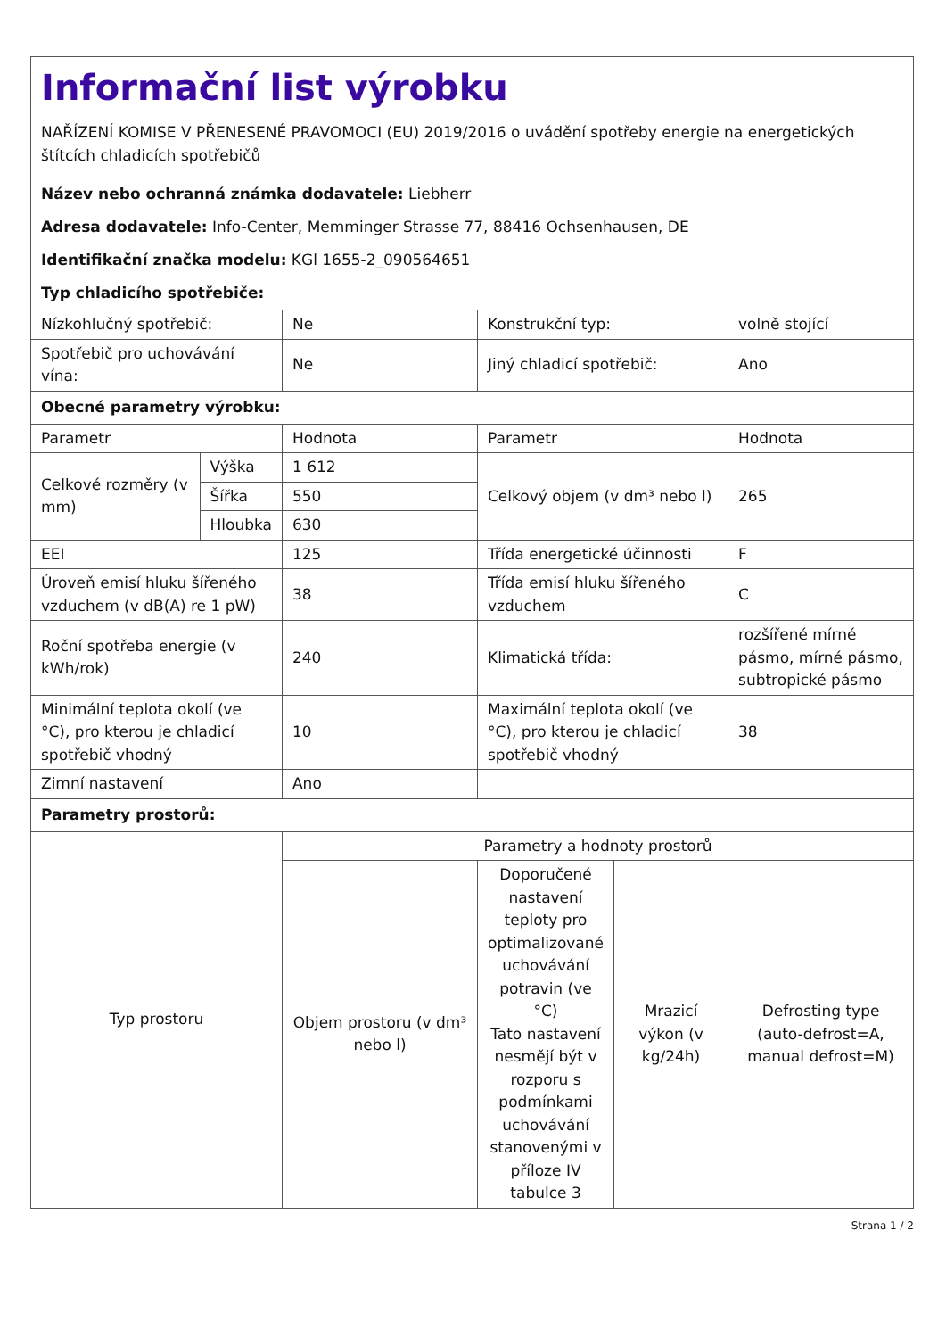| Informační list výrobku NAŘÍZENÍ KOMISE V PŘENESENÉ PRAVOMOCI (EU) 2019/2016 o uvádění spotřeby energie na energetických štítcích chladicích spotřebičů | | | | | |
| Název nebo ochranná známka dodavatele: Liebherr | | | | | |
| Adresa dodavatele: Info-Center, Memminger Strasse 77, 88416 Ochsenhausen, DE | | | | | |
| Identifikační značka modelu: KGl 1655-2_090564651 | | | | | |
| Typ chladicího spotřebiče: | | | | | |
| Nízkohlučný spotřebič: | | Ne | Konstrukční typ: | | volně stojící |
| Spotřebič pro uchovávání vína: | | Ne | Jiný chladicí spotřebič: | | Ano |
| Obecné parametry výrobku: | | | | | |
| Parametr | | Hodnota | Parametr | | Hodnota |
| Celkové rozměry (v mm) | Výška | 1 612 | Celkový objem (v dm³ nebo l) | | 265 |
| | Šířka | 550 | | | |
| | Hloubka | 630 | | | |
| EEI | | 125 | Třída energetické účinnosti | | F |
| Úroveň emisí hluku šířeného vzduchem (v dB(A) re 1 pW) | | 38 | Třída emisí hluku šířeného vzduchem | | C |
| Roční spotřeba energie (v kWh/rok) | | 240 | Klimatická třída: | | rozšířené mírné pásmo, mírné pásmo, subtropické pásmo |
| Minimální teplota okolí (ve °C), pro kterou je chladicí spotřebič vhodný | | 10 | Maximální teplota okolí (ve °C), pro kterou je chladicí spotřebič vhodný | | 38 |
| Zimní nastavení | | Ano | | | |
| Parametry prostorů: | | | | | |
| Typ prostoru | | Parametry a hodnoty prostorů | | | |
| | | Objem prostoru (v dm³ nebo l) | Doporučené nastavení teploty pro optimalizované uchovávání potravin (ve °C) Tato nastavení nesmějí být v rozporu s podmínkami uchovávání stanovenými v příloze IV tabulce 3 | Mrazicí výkon (v kg/24h) | Defrosting type (auto-defrost=A, manual defrost=M) |
Strana 1 / 2